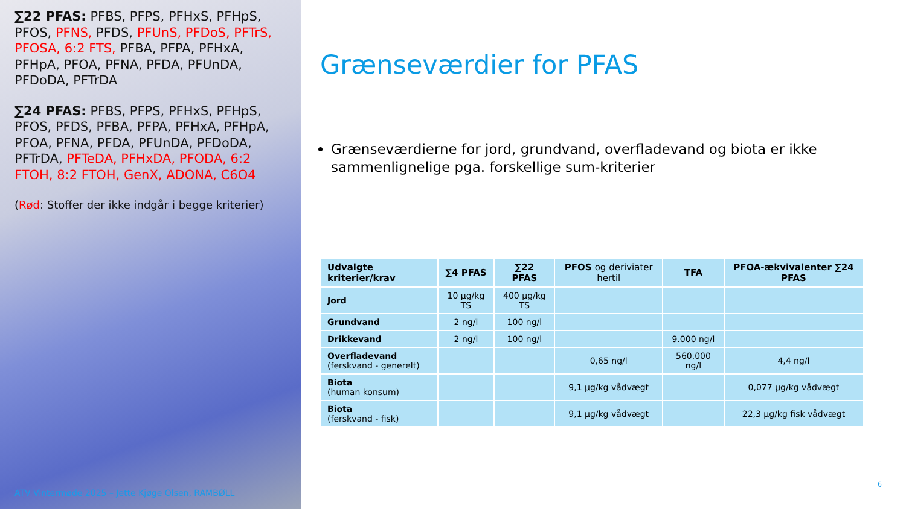∑22 PFAS: PFBS, PFPS, PFHxS, PFHpS, PFOS, PFNS, PFDS, PFUnS, PFDoS, PFTrS, PFOSA, 6:2 FTS, PFBA, PFPA, PFHxA, PFHpA, PFOA, PFNA, PFDA, PFUnDA, PFDoDA, PFTrDA
∑24 PFAS: PFBS, PFPS, PFHxS, PFHpS, PFOS, PFDS, PFBA, PFPA, PFHxA, PFHpA, PFOA, PFNA, PFDA, PFUnDA, PFDoDA, PFTrDA, PFTeDA, PFHxDA, PFODA, 6:2 FTOH, 8:2 FTOH, GenX, ADONA, C6O4
(Rød: Stoffer der ikke indgår i begge kriterier)
ATV Vintermøde 2025 – Jette Kjøge Olsen, RAMBØLL
Grænseværdier for PFAS
Grænseværdierne for jord, grundvand, overfladevand og biota er ikke sammenlignelige pga. forskellige sum-kriterier
| Udvalgte kriterier/krav | ∑4 PFAS | ∑22 PFAS | PFOS og deriviater hertil | TFA | PFOA-ækvivalenter ∑24 PFAS |
| --- | --- | --- | --- | --- | --- |
| Jord | 10 µg/kg TS | 400 µg/kg TS | | | |
| Grundvand | 2 ng/l | 100 ng/l | | | |
| Drikkevand | 2 ng/l | 100 ng/l | | 9.000 ng/l | |
| Overfladevand (ferskvand - generelt) | | | 0,65 ng/l | 560.000 ng/l | 4,4 ng/l |
| Biota (human konsum) | | | 9,1 µg/kg vådvægt | | 0,077 µg/kg vådvægt |
| Biota (ferskvand - fisk) | | | 9,1 µg/kg vådvægt | | 22,3 µg/kg fisk vådvægt |
6